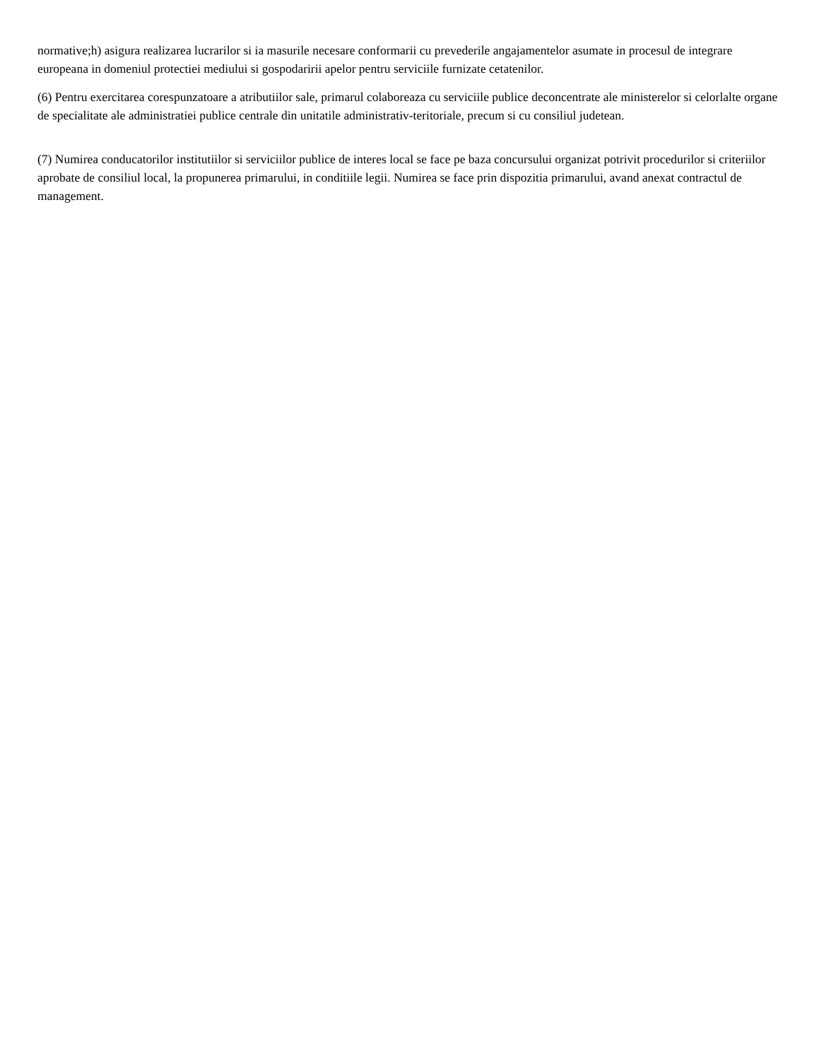normative;h) asigura realizarea lucrarilor si ia masurile necesare conformarii cu prevederile angajamentelor asumate in procesul de integrare europeana in domeniul protectiei mediului si gospodaririi apelor pentru serviciile furnizate cetatenilor.
(6) Pentru exercitarea corespunzatoare a atributiilor sale, primarul colaboreaza cu serviciile publice deconcentrate ale ministerelor si celorlalte organe de specialitate ale administratiei publice centrale din unitatile administrativ-teritoriale, precum si cu consiliul judetean.
(7) Numirea conducatorilor institutiilor si serviciilor publice de interes local se face pe baza concursului organizat potrivit procedurilor si criteriilor aprobate de consiliul local, la propunerea primarului, in conditiile legii. Numirea se face prin dispozitia primarului, avand anexat contractul de management.